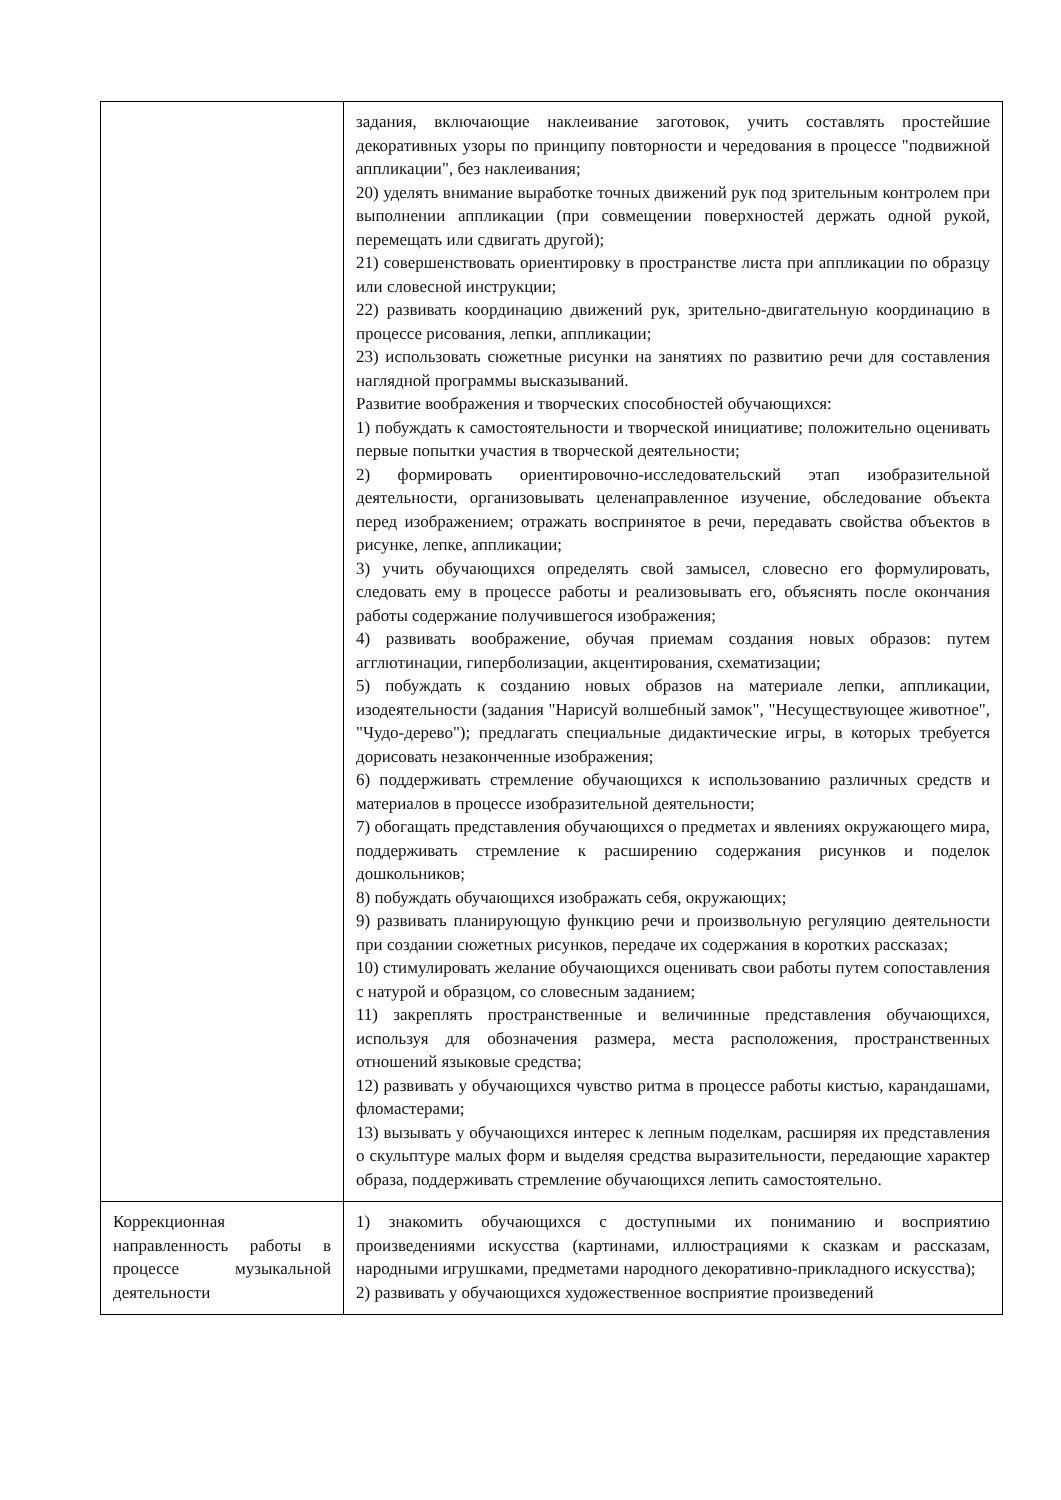| | задания, включающие наклеивание заготовок, учить составлять простейшие декоративных узоры по принципу повторности и чередования в процессе "подвижной аппликации", без наклеивания; 20) уделять внимание выработке точных движений рук под зрительным контролем при выполнении аппликации (при совмещении поверхностей держать одной рукой, перемещать или сдвигать другой); 21) совершенствовать ориентировку в пространстве листа при аппликации по образцу или словесной инструкции; 22) развивать координацию движений рук, зрительно-двигательную координацию в процессе рисования, лепки, аппликации; 23) использовать сюжетные рисунки на занятиях по развитию речи для составления наглядной программы высказываний. Развитие воображения и творческих способностей обучающихся: 1) побуждать к самостоятельности и творческой инициативе; положительно оценивать первые попытки участия в творческой деятельности; 2) формировать ориентировочно-исследовательский этап изобразительной деятельности, организовывать целенаправленное изучение, обследование объекта перед изображением; отражать воспринятое в речи, передавать свойства объектов в рисунке, лепке, аппликации; 3) учить обучающихся определять свой замысел, словесно его формулировать, следовать ему в процессе работы и реализовывать его, объяснять после окончания работы содержание получившегося изображения; 4) развивать воображение, обучая приемам создания новых образов: путем агглютинации, гиперболизации, акцентирования, схематизации; 5) побуждать к созданию новых образов на материале лепки, аппликации, изодеятельности (задания "Нарисуй волшебный замок", "Несуществующее животное", "Чудо-дерево"); предлагать специальные дидактические игры, в которых требуется дорисовать незаконченные изображения; 6) поддерживать стремление обучающихся к использованию различных средств и материалов в процессе изобразительной деятельности; 7) обогащать представления обучающихся о предметах и явлениях окружающего мира, поддерживать стремление к расширению содержания рисунков и поделок дошкольников; 8) побуждать обучающихся изображать себя, окружающих; 9) развивать планирующую функцию речи и произвольную регуляцию деятельности при создании сюжетных рисунков, передаче их содержания в коротких рассказах; 10) стимулировать желание обучающихся оценивать свои работы путем сопоставления с натурой и образцом, со словесным заданием; 11) закреплять пространственные и величинные представления обучающихся, используя для обозначения размера, места расположения, пространственных отношений языковые средства; 12) развивать у обучающихся чувство ритма в процессе работы кистью, карандашами, фломастерами; 13) вызывать у обучающихся интерес к лепным поделкам, расширяя их представления о скульптуре малых форм и выделяя средства выразительности, передающие характер образа, поддерживать стремление обучающихся лепить самостоятельно. |
| Коррекционная направленность работы в процессе музыкальной деятельности | 1) знакомить обучающихся с доступными их пониманию и восприятию произведениями искусства (картинами, иллюстрациями к сказкам и рассказам, народными игрушками, предметами народного декоративно-прикладного искусства); 2) развивать у обучающихся художественное восприятие произведений |